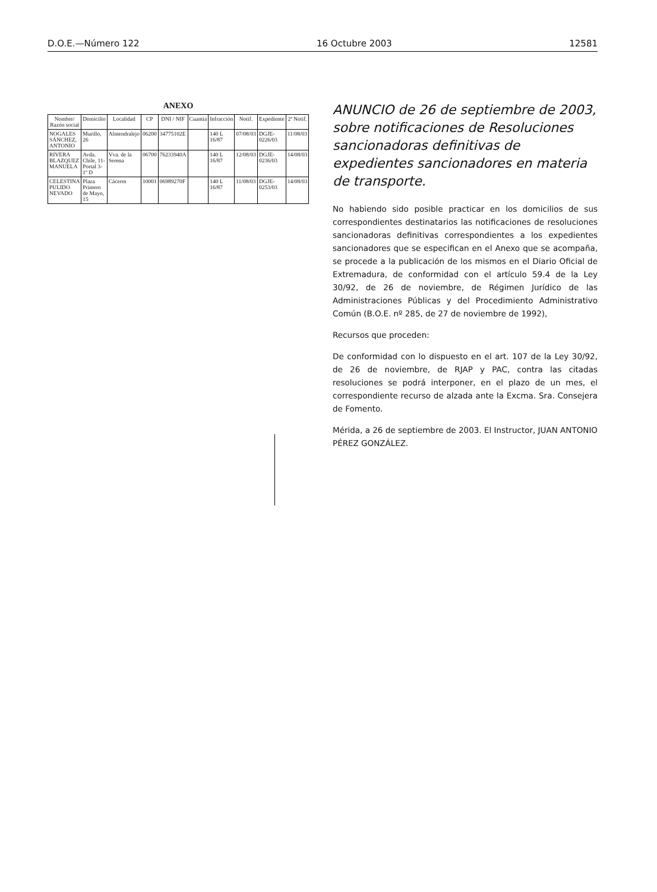D.O.E.—Número 122 16 Octubre 2003 12581
ANEXO
| Nombre/ Razón social | Domicilio | Localidad | CP | DNI / NIF | Cuantía | Infracción | Notif. | Expediente | 2ª Notif. |
| --- | --- | --- | --- | --- | --- | --- | --- | --- | --- |
| NOGALES SÁNCHEZ, ANTONIO | Murillo, 26 | Almendralejo | 06200 | 34775102E | | 140 L 16/87 | 07/08/03 | DGJE-0226/03 | 11/08/03 |
| RIVERA BLAZQUEZ MANUELA | Avda. Chile, 11- Portal 3- 1º D | Vva. de la Serena | 06700 | 76233940A | | 140 L 16/87 | 12/08/03 | DGJE-0236/03 | 14/08/03 |
| CELESTINA PULIDO NEVADO | Plaza Primero de Mayo, 15 | Cáceres | 10001 | 06989270F | | 140 L 16/87 | 11/08/03 | DGJE-0253/03 | 14/08/03 |
ANUNCIO de 26 de septiembre de 2003, sobre notificaciones de Resoluciones sancionadoras definitivas de expedientes sancionadores en materia de transporte.
No habiendo sido posible practicar en los domicilios de sus correspondientes destinatarios las notificaciones de resoluciones sancionadoras definitivas correspondientes a los expedientes sancionadores que se especifican en el Anexo que se acompaña, se procede a la publicación de los mismos en el Diario Oficial de Extremadura, de conformidad con el artículo 59.4 de la Ley 30/92, de 26 de noviembre, de Régimen Jurídico de las Administraciones Públicas y del Procedimiento Administrativo Común (B.O.E. nº 285, de 27 de noviembre de 1992),
Recursos que proceden:
De conformidad con lo dispuesto en el art. 107 de la Ley 30/92, de 26 de noviembre, de RJAP y PAC, contra las citadas resoluciones se podrá interponer, en el plazo de un mes, el correspondiente recurso de alzada ante la Excma. Sra. Consejera de Fomento.
Mérida, a 26 de septiembre de 2003. El Instructor, JUAN ANTONIO PÉREZ GONZÁLEZ.